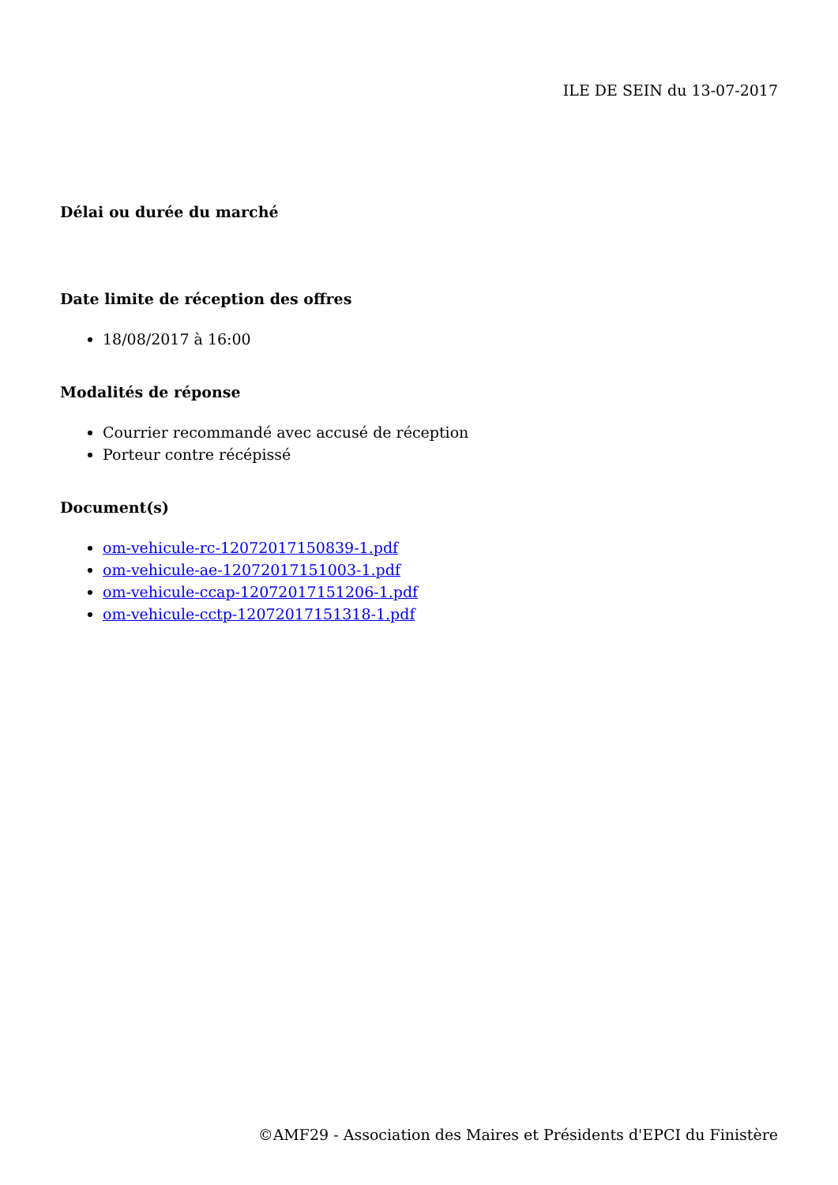ILE DE SEIN du 13-07-2017
Délai ou durée du marché
Date limite de réception des offres
18/08/2017 à 16:00
Modalités de réponse
Courrier recommandé avec accusé de réception
Porteur contre récépissé
Document(s)
om-vehicule-rc-12072017150839-1.pdf
om-vehicule-ae-12072017151003-1.pdf
om-vehicule-ccap-12072017151206-1.pdf
om-vehicule-cctp-12072017151318-1.pdf
©AMF29 - Association des Maires et Présidents d'EPCI du Finistère